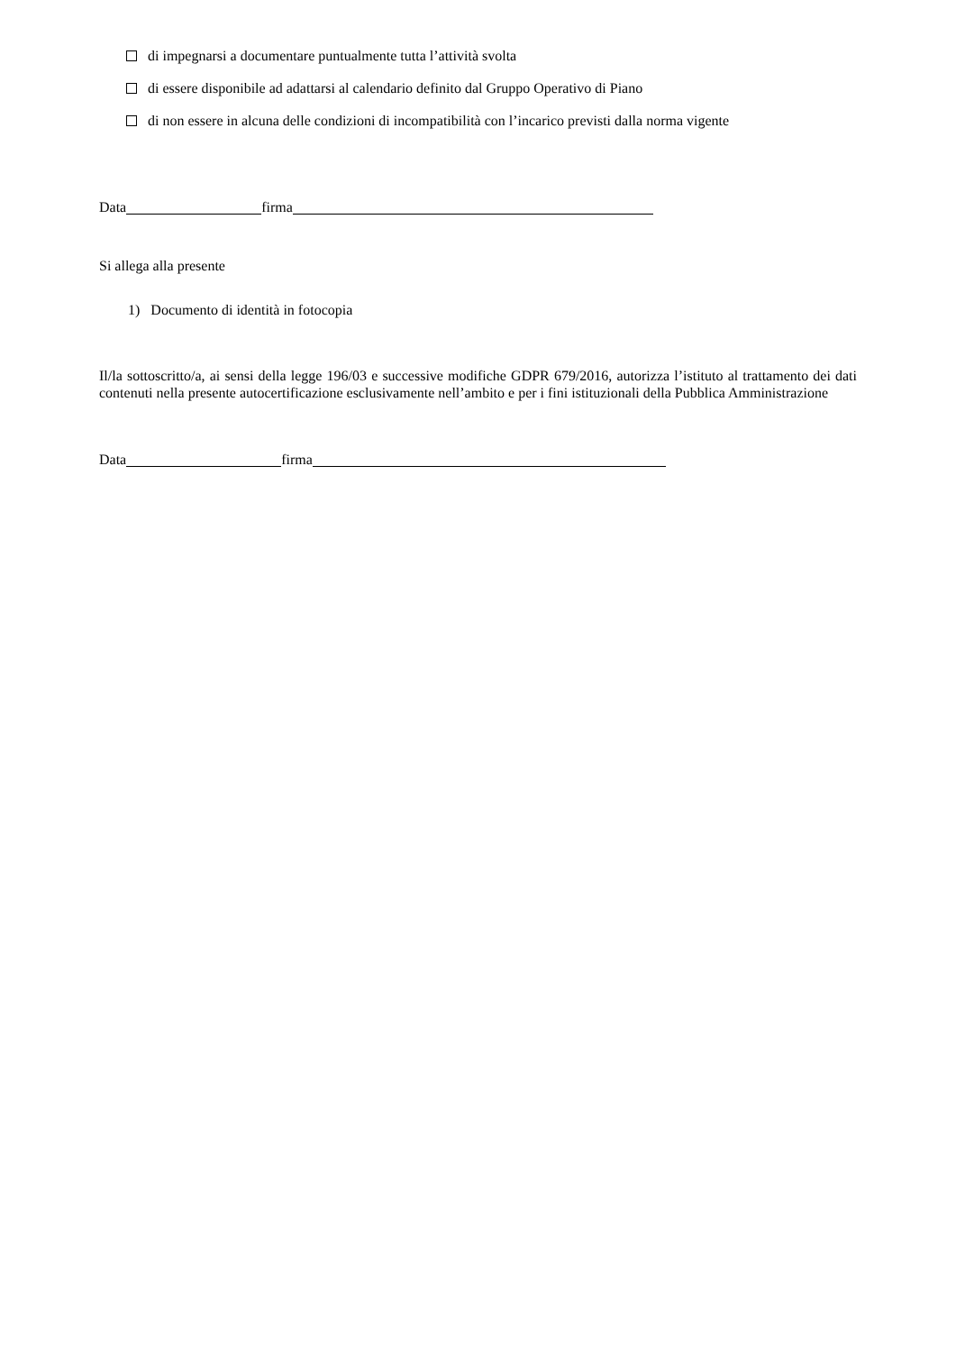di impegnarsi a documentare puntualmente tutta l’attività svolta
di essere disponibile ad adattarsi al calendario definito dal Gruppo Operativo di Piano
di non essere in alcuna delle condizioni di incompatibilità con l’incarico previsti dalla norma vigente
Data firma
Si allega alla presente
1) Documento di identità in fotocopia
Il/la sottoscritto/a, ai sensi della legge 196/03 e successive modifiche GDPR 679/2016, autorizza l’istituto al trattamento dei dati contenuti nella presente autocertificazione esclusivamente nell’ambito e per i fini istituzionali della Pubblica Amministrazione
Data firma